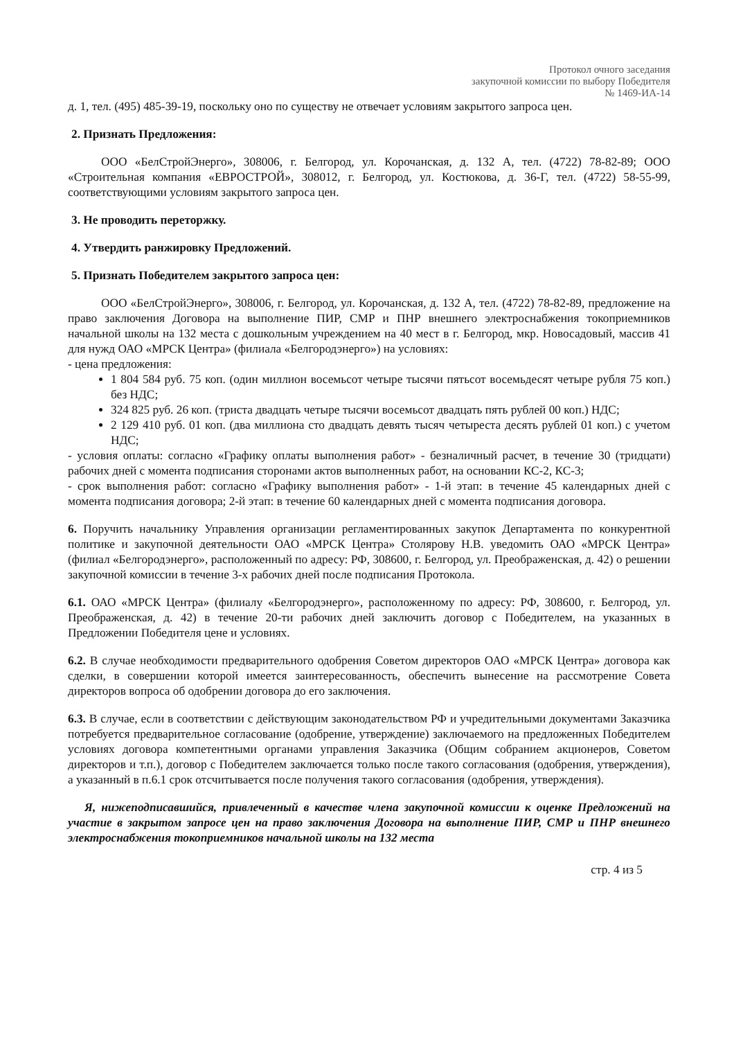Протокол очного заседания
закупочной комиссии по выбору Победителя
№ 1469-ИА-14
д. 1, тел. (495) 485-39-19, поскольку оно по существу не отвечает условиям закрытого запроса цен.
2. Признать Предложения:
ООО «БелСтройЭнерго», 308006, г. Белгород, ул. Корочанская, д. 132 А, тел. (4722) 78-82-89; ООО «Строительная компания «ЕВРОСТРОЙ», 308012, г. Белгород, ул. Костюкова, д. 36-Г, тел. (4722) 58-55-99, соответствующими условиям закрытого запроса цен.
3. Не проводить переторжку.
4. Утвердить ранжировку Предложений.
5. Признать Победителем закрытого запроса цен:
ООО «БелСтройЭнерго», 308006, г. Белгород, ул. Корочанская, д. 132 А, тел. (4722) 78-82-89, предложение на право заключения Договора на выполнение ПИР, СМР и ПНР внешнего электроснабжения токоприемников начальной школы на 132 места с дошкольным учреждением на 40 мест в г. Белгород, мкр. Новосадовый, массив 41 для нужд ОАО «МРСК Центра» (филиала «Белгородэнерго») на условиях:
- цена предложения:
1 804 584 руб. 75 коп. (один миллион восемьсот четыре тысячи пятьсот восемьдесят четыре рубля 75 коп.) без НДС;
324 825 руб. 26 коп. (триста двадцать четыре тысячи восемьсот двадцать пять рублей 00 коп.) НДС;
2 129 410 руб. 01 коп. (два миллиона сто двадцать девять тысяч четыреста десять рублей 01 коп.) с учетом НДС;
- условия оплаты: согласно «Графику оплаты выполнения работ» - безналичный расчет, в течение 30 (тридцати) рабочих дней с момента подписания сторонами актов выполненных работ, на основании КС-2, КС-3;
- срок выполнения работ: согласно «Графику выполнения работ» - 1-й этап: в течение 45 календарных дней с момента подписания договора; 2-й этап: в течение 60 календарных дней с момента подписания договора.
6. Поручить начальнику Управления организации регламентированных закупок Департамента по конкурентной политике и закупочной деятельности ОАО «МРСК Центра» Столярову Н.В. уведомить ОАО «МРСК Центра» (филиал «Белгородэнерго», расположенный по адресу: РФ, 308600, г. Белгород, ул. Преображенская, д. 42) о решении закупочной комиссии в течение 3-х рабочих дней после подписания Протокола.
6.1. ОАО «МРСК Центра» (филиалу «Белгородэнерго», расположенному по адресу: РФ, 308600, г. Белгород, ул. Преображенская, д. 42) в течение 20-ти рабочих дней заключить договор с Победителем, на указанных в Предложении Победителя цене и условиях.
6.2. В случае необходимости предварительного одобрения Советом директоров ОАО «МРСК Центра» договора как сделки, в совершении которой имеется заинтересованность, обеспечить вынесение на рассмотрение Совета директоров вопроса об одобрении договора до его заключения.
6.3. В случае, если в соответствии с действующим законодательством РФ и учредительными документами Заказчика потребуется предварительное согласование (одобрение, утверждение) заключаемого на предложенных Победителем условиях договора компетентными органами управления Заказчика (Общим собранием акционеров, Советом директоров и т.п.), договор с Победителем заключается только после такого согласования (одобрения, утверждения), а указанный в п.6.1 срок отсчитывается после получения такого согласования (одобрения, утверждения).
Я, нижеподписавшийся, привлеченный в качестве члена закупочной комиссии к оценке Предложений на участие в закрытом запросе цен на право заключения Договора на выполнение ПИР, СМР и ПНР внешнего электроснабжения токоприемников начальной школы на 132 места
стр. 4 из 5